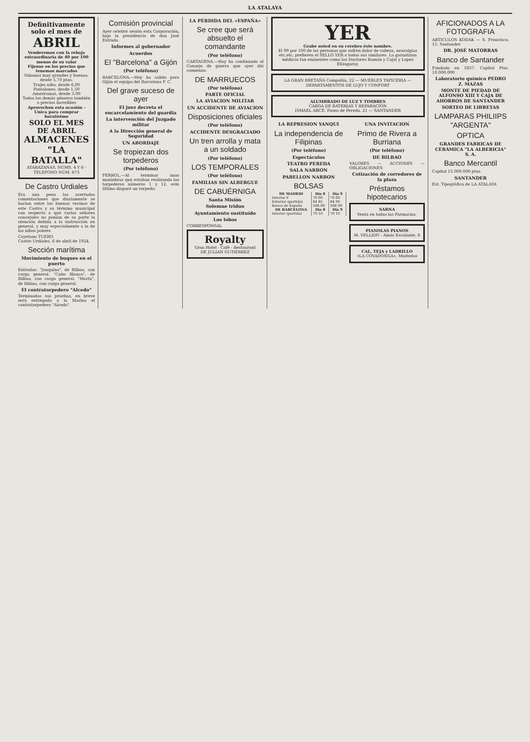LA ATALAYA
Definitivamente solo el mes de
ABRIL
Venderemos con la rebaja extraordinaria de 40 por 100 menos de su valor
Fíjense en los precios que tenemos marcados
Sábanas muy grandes y buenas, desde 5,70 ptas.
Trajes niño, desde 6,00
Pantalones, desde 1,50
Americanas, desde 3,00
Todos los demás géneros también a precios increíbles
Aprovechen esta ocasión - Unica para comprar baratísimo
SOLO EL MES DE ABRIL
ALMACENES "LA BATALLA"
ATARAZANAS, NÚMS. 4 Y 6 - TELEFONO NÚM. 673
De Castro Urdiales
Era una pena las acertadas comentaciones que diariamente se hacían entre los buenos vecinos de este Castro y su término municipal con respecto a que varios señores concejales no ponían de su parte la atención debida a la instrucción en general, y muy especialmente a la de los niños pobres.
Cayetano TUERO
Castro Urdiales, 6 de abril de 1924.
Sección marítima
Movimiento de buques en el puerto
Entrados: "Joaquina", de Bilbao, con carga general. "Cabo Blanco", de Bilbao, con carga general. "Marta", de Bilbao, con carga general.
El contratorpedero "Alcedo"
Terminadas sus pruebas, en breve será entregado a la Marina el contratorpedero "Alcedo".
Comisión provincial
Ayer celebró sesión esta Corporación, bajo la presidencia de don José Estrada.
Informes al gobernador
Acuerdos
El "Barcelona" a Gijón
(Por teléfono)
BARCELONA.—Hoy ha salido para Gijón el equipo del Barcelona F. C.
Del grave suceso de ayer
El juez decreta el encarcelamiento del guardia
La intervención del Juzgado militar
A la Dirección general de Seguridad
UN ABORDAJE
Se tropiezan dos torpederos
(Por teléfono)
FERROL.—Al terminar unas maniobras que estaban realizando los torpederos números 1 y 12, este último disparó un torpedo.
LA PÉRDIDA DEL «ESPAÑA»
Se cree que será absuelto el comandante
(Por teléfono)
CARTAGENA.—Hoy ha continuado el Consejo de guerra que ayer dió comienzo.
DE MARRUECOS
(Por teléfono)
PARTE OFICIAL
LA AVIACION MILITAR
UN ACCIDENTE DE AVIACION
Disposiciones oficiales
(Por teléfono)
ACCIDENTE DESGRACIADO
Un tren arrolla y mata a un soldado
(Por teléfono)
LOS TEMPORALES
(Por teléfono)
FAMILIAS SIN ALBERGUE
DE CABUÉRNIGA
Santa Misión
Solemne triduo
Ayuntamiento sustituído
Los lobos
CORRESPONSAL
Royalty
Gran Hotel - Café - Restaurant DE JULIAN GUTIERREZ
YER
Grabe usted en su cerebro éste nombre.
El 99 por 100 de las personas que sufren dolor de cabeza, neuralgias etc,etc, prefieren el SELLO YER a todos sus similares. La garantizan médicos tan eminentes como los Doctores Ramón y Cajal y Lopez Elizagaray.
LA GRAN BRETAÑA Compañía, 22 — MUEBLES TAPICERIA — DEPARTAMENTOS DE LUJO Y CONFORT
ALUMBRADO DE LUZ Y TIMBRES
CARGA DE BATERIAS Y REPARACION
ISMAEL ARCE, Paseo de Pereda, 21 — SANTANDER
LA REPRESION YANQUI
La independencia de Filipinas
(Por teléfono)
Espectáculos
TEATRO PEREDA
SALA NARBON
PABELLON NARBON
BOLSAS
| DE MADRID | Día 8 | Día 9 |
| --- | --- | --- |
| Interior F | 70 00 | 70 00 |
| Exterior (partida) | 84 85 | 84 90 |
| Banco de España | 568 00 | 568 00 |
| DE BARCELONA | Día 8 | Día 9 |
| Interior (partida) | 70 10 | 70 10 |
UNA INVITACION
Primo de Rivera a Burriana
(Por teléfono)
DE BILBAO
VALORES — ACCIONES — OBLIGACIONES
Cotización de corredores de la plaza
Préstamos hipotecarios
SARNA
Venta en todas las Farmacias.
PIANOLAS PIANOS
M. VELLIDO - Amós Escalante, 6
CAL, TEJA y LADRILLO
«LA COVADONGA», Muriedas
AFICIONADOS A LA FOTOGRAFIA
ARTICULOS KODAK — S. Francisco, 15. Santander
DR. JOSÉ MATORRAS
Banco de Santander
Fundado en 1857. Capital Ptas. 10.000.000
Laboratorio químico PEDRO Z. MAZAS
MONTE DE PIEDAD DE ALFONSO XIII Y CAJA DE AHORROS DE SANTANDER
SORTEO DE LIBRETAS
LAMPARAS PHILIIPS "ARGENTA"
OPTICA
GRANDES FABRICAS DE CERÁMICA "LA ALBERICIA" S. A.
Banco Mercantil
Capital 15.000.000 ptas.
SANTANDER
Est. Tipográfico de LA ATALAYA